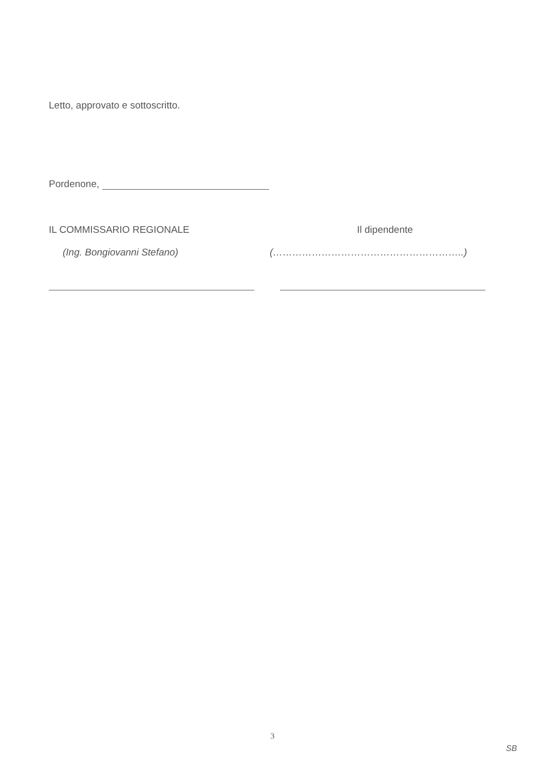Letto, approvato e sottoscritto.
Pordenone,
IL COMMISSARIO REGIONALE
(Ing. Bongiovanni Stefano)
Il dipendente
(…………………………………………………..)
3
SB